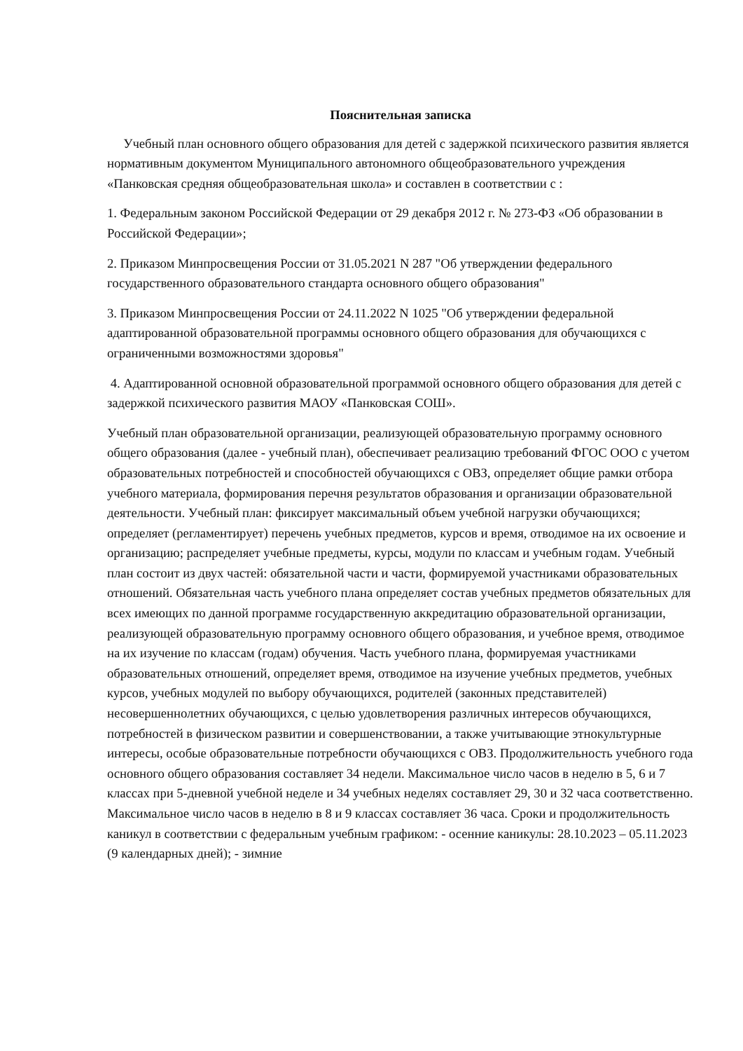Пояснительная записка
Учебный план основного общего образования для детей с задержкой психического развития является нормативным документом Муниципального автономного общеобразовательного учреждения «Панковская средняя общеобразовательная школа» и составлен в соответствии с :
1. Федеральным законом Российской Федерации от 29 декабря 2012 г. № 273-ФЗ «Об образовании в Российской Федерации»;
2. Приказом Минпросвещения России от 31.05.2021 N 287 "Об утверждении федерального государственного образовательного стандарта основного общего образования"
3. Приказом Минпросвещения России от 24.11.2022 N 1025 "Об утверждении федеральной адаптированной образовательной программы основного общего образования для обучающихся с ограниченными возможностями здоровья"
4. Адаптированной основной образовательной программой основного общего образования для детей с задержкой психического развития МАОУ «Панковская СОШ».
Учебный план образовательной организации, реализующей образовательную программу основного общего образования (далее - учебный план), обеспечивает реализацию требований ФГОС ООО с учетом образовательных потребностей и способностей обучающихся с ОВЗ, определяет общие рамки отбора учебного материала, формирования перечня результатов образования и организации образовательной деятельности. Учебный план: фиксирует максимальный объем учебной нагрузки обучающихся; определяет (регламентирует) перечень учебных предметов, курсов и время, отводимое на их освоение и организацию; распределяет учебные предметы, курсы, модули по классам и учебным годам. Учебный план состоит из двух частей: обязательной части и части, формируемой участниками образовательных отношений. Обязательная часть учебного плана определяет состав учебных предметов обязательных для всех имеющих по данной программе государственную аккредитацию образовательной организации, реализующей образовательную программу основного общего образования, и учебное время, отводимое на их изучение по классам (годам) обучения. Часть учебного плана, формируемая участниками образовательных отношений, определяет время, отводимое на изучение учебных предметов, учебных курсов, учебных модулей по выбору обучающихся, родителей (законных представителей) несовершеннолетних обучающихся, с целью удовлетворения различных интересов обучающихся, потребностей в физическом развитии и совершенствовании, а также учитывающие этнокультурные интересы, особые образовательные потребности обучающихся с ОВЗ. Продолжительность учебного года основного общего образования составляет 34 недели. Максимальное число часов в неделю в 5, 6 и 7 классах при 5-дневной учебной неделе и 34 учебных неделях составляет 29, 30 и 32 часа соответственно. Максимальное число часов в неделю в 8 и 9 классах составляет 36 часа. Сроки и продолжительность каникул в соответствии с федеральным учебным графиком: - осенние каникулы: 28.10.2023 – 05.11.2023 (9 календарных дней); - зимние